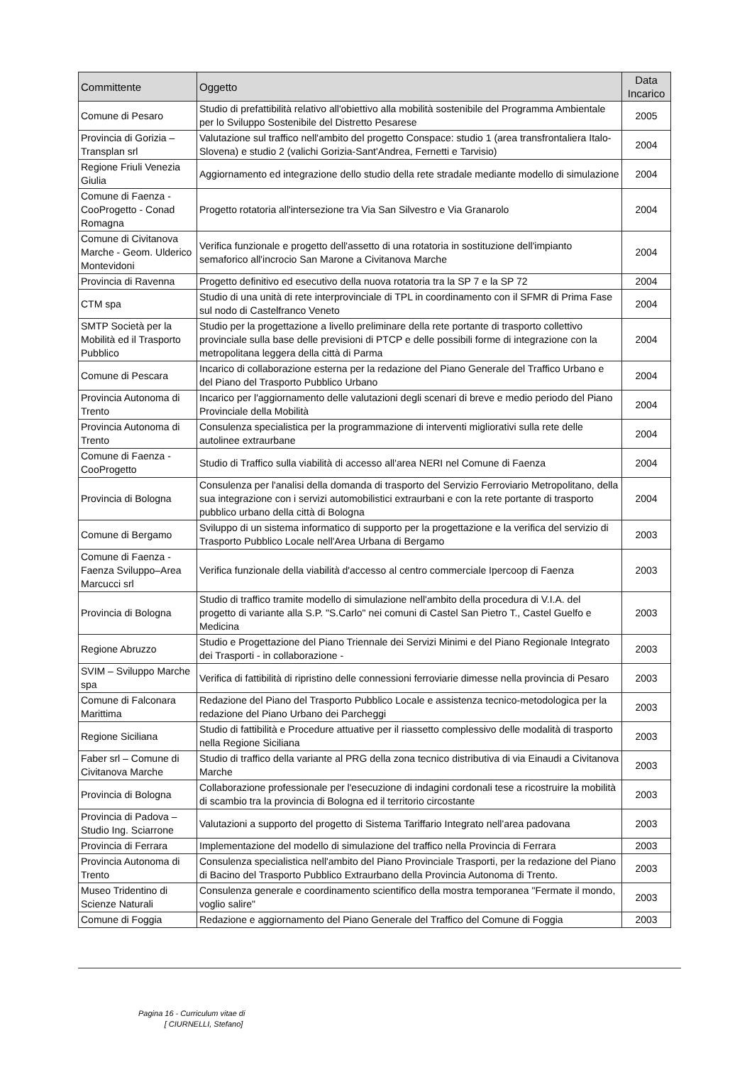| Committente | Oggetto | Data Incarico |
| --- | --- | --- |
| Comune di Pesaro | Studio di prefattibilità relativo all'obiettivo alla mobilità sostenibile del Programma Ambientale per lo Sviluppo Sostenibile del Distretto Pesarese | 2005 |
| Provincia di Gorizia – Transplan srl | Valutazione sul traffico nell'ambito del progetto Conspace: studio 1 (area transfrontaliera Italo-Slovena) e studio 2 (valichi Gorizia-Sant'Andrea, Fernetti e Tarvisio) | 2004 |
| Regione Friuli Venezia Giulia | Aggiornamento ed integrazione dello studio della rete stradale mediante modello di simulazione | 2004 |
| Comune di Faenza - CooProgetto - Conad Romagna | Progetto rotatoria all'intersezione tra Via San Silvestro e Via Granarolo | 2004 |
| Comune di Civitanova Marche - Geom. Ulderico Montevidoni | Verifica funzionale e progetto dell'assetto di una rotatoria in sostituzione dell'impianto semaforico all'incrocio San Marone a Civitanova Marche | 2004 |
| Provincia di Ravenna | Progetto definitivo ed esecutivo della nuova rotatoria tra la SP 7 e la SP 72 | 2004 |
| CTM spa | Studio di una unità di rete interprovinciale di TPL in coordinamento con il SFMR di Prima Fase sul nodo di Castelfranco Veneto | 2004 |
| SMTP Società per la Mobilità ed il Trasporto Pubblico | Studio per la progettazione a livello preliminare della rete portante di trasporto collettivo provinciale sulla base delle previsioni di PTCP e delle possibili forme di integrazione con la metropolitana leggera della città di Parma | 2004 |
| Comune di Pescara | Incarico di collaborazione esterna per la redazione del Piano Generale del Traffico Urbano e del Piano del Trasporto Pubblico Urbano | 2004 |
| Provincia Autonoma di Trento | Incarico per l'aggiornamento delle valutazioni degli scenari di breve e medio periodo del Piano Provinciale della Mobilità | 2004 |
| Provincia Autonoma di Trento | Consulenza specialistica per la programmazione di interventi migliorativi sulla rete delle autolinee extraurbane | 2004 |
| Comune di Faenza - CooProgetto | Studio di Traffico sulla viabilità di accesso all'area NERI nel Comune di Faenza | 2004 |
| Provincia di Bologna | Consulenza per l'analisi della domanda di trasporto del Servizio Ferroviario Metropolitano, della sua integrazione con i servizi automobilistici extraurbani e con la rete portante di trasporto pubblico urbano della città di Bologna | 2004 |
| Comune di Bergamo | Sviluppo di un sistema informatico di supporto per la progettazione e la verifica del servizio di Trasporto Pubblico Locale nell'Area Urbana di Bergamo | 2003 |
| Comune di Faenza - Faenza Sviluppo–Area Marcucci srl | Verifica funzionale della viabilità d'accesso al centro commerciale Ipercoop di Faenza | 2003 |
| Provincia di Bologna | Studio di traffico tramite modello di simulazione nell'ambito della procedura di V.I.A. del progetto di variante alla S.P. "S.Carlo" nei comuni di Castel San Pietro T., Castel Guelfo e Medicina | 2003 |
| Regione Abruzzo | Studio e Progettazione del Piano Triennale dei Servizi Minimi e del Piano Regionale Integrato dei Trasporti - in collaborazione - | 2003 |
| SVIM – Sviluppo Marche spa | Verifica di fattibilità di ripristino delle connessioni ferroviarie dimesse nella provincia di Pesaro | 2003 |
| Comune di Falconara Marittima | Redazione del Piano del Trasporto Pubblico Locale e assistenza tecnico-metodologica per la redazione del Piano Urbano dei Parcheggi | 2003 |
| Regione Siciliana | Studio di fattibilità e Procedure attuative per il riassetto complessivo delle modalità di trasporto nella Regione Siciliana | 2003 |
| Faber srl – Comune di Civitanova Marche | Studio di traffico della variante al PRG della zona tecnico distributiva di via Einaudi a Civitanova Marche | 2003 |
| Provincia di Bologna | Collaborazione professionale per l'esecuzione di indagini cordonali tese a ricostruire la mobilità di scambio tra la provincia di Bologna ed il territorio circostante | 2003 |
| Provincia di Padova – Studio Ing. Sciarrone | Valutazioni a supporto del progetto di Sistema Tariffario Integrato nell'area padovana | 2003 |
| Provincia di Ferrara | Implementazione del modello di simulazione del traffico nella Provincia di Ferrara | 2003 |
| Provincia Autonoma di Trento | Consulenza specialistica nell'ambito del Piano Provinciale Trasporti, per la redazione del Piano di Bacino del Trasporto Pubblico Extraurbano della Provincia Autonoma di Trento. | 2003 |
| Museo Tridentino di Scienze Naturali | Consulenza generale e coordinamento scientifico della mostra temporanea "Fermate il mondo, voglio salire" | 2003 |
| Comune di Foggia | Redazione e aggiornamento del Piano Generale del Traffico del Comune di Foggia | 2003 |
Pagina 16 - Curriculum vitae di
[ CIURNELLI, Stefano]